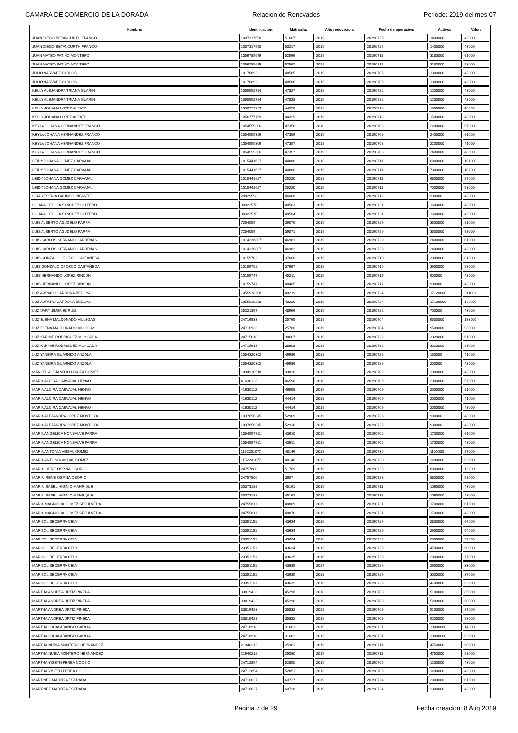CAMARA DE COMERCIO DE LA DORADA Relacion de Renovados Periodo: 2019 del mes 07
| Nombre: | Identificacion: | Matricula: | Año renovacion: | Fecha de operacion: | Activos: | Valor: |
| --- | --- | --- | --- | --- | --- | --- |
| JUAN DIEGO BETANCURTH FRANCO | 1007317550 | 51607 | 2019 | 20190725 | 1400000 | 43000 |
| JUAN DIEGO BETANCURTH FRANCO | 1007317550 | 50217 | 2019 | 20190725 | 1400000 | 43000 |
| JUAN MATEO PATIÑO MONTERO | 1056785679 | 52566 | 2019 | 20190711 | 3180000 | 61000 |
| JUAN MATEO PATIÑO MONTERO | 1056785679 | 52567 | 2019 | 20190711 | 3180000 | 93000 |
| JULIO NARVAEZ CARLOS | 10176892 | 48585 | 2019 | 20190705 | 1000000 | 43000 |
| JULIO NARVAEZ CARLOS | 10176892 | 48586 | 2019 | 20190705 | 1000000 | 43000 |
| KELLY ALEJANDRA TRIANA GUARIN | 1055552784 | 47827 | 2019 | 20190722 | 1200000 | 43000 |
| KELLY ALEJANDRA TRIANA GUARIN | 1055552784 | 47828 | 2019 | 20190722 | 1200000 | 43000 |
| KELLY JOHANA LOPEZ ALZATE | 1056777769 | 44328 | 2019 | 20190718 | 1500000 | 43000 |
| KELLY JOHANA LOPEZ ALZATE | 1056777769 | 44329 | 2019 | 20190718 | 1500000 | 43000 |
| KEYLA JOHANA HERNANDEZ FRANCO | 1054555306 | 47356 | 2018 | 20190708 | 2200000 | 57000 |
| KEYLA JOHANA HERNANDEZ FRANCO | 1054555306 | 47356 | 2019 | 20190708 | 2400000 | 61000 |
| KEYLA JOHANA HERNANDEZ FRANCO | 1054555306 | 47357 | 2018 | 20190708 | 2200000 | 41000 |
| KEYLA JOHANA HERNANDEZ FRANCO | 1054555306 | 47357 | 2019 | 20190708 | 2400000 | 43000 |
| LEIDY JOHANA GOMEZ CARVAJAL | 1015441627 | 44880 | 2018 | 20190711 | 6800000 | 101000 |
| LEIDY JOHANA GOMEZ CARVAJAL | 1015441627 | 44880 | 2019 | 20190711 | 7000000 | 107000 |
| LEIDY JOHANA GOMEZ CARVAJAL | 1015441627 | 25220 | 2018 | 20190711 | 6800000 | 87000 |
| LEIDY JOHANA GOMEZ CARVAJAL | 1015441627 | 25220 | 2019 | 20190711 | 7000000 | 93000 |
| LIDA YESENIA GALINDO INFANTE | 20829598 | 46008 | 2019 | 20190712 | 900000 | 43000 |
| LILIANA CECILIA SANCHEZ QUITERO | 30322570 | 48503 | 2019 | 20190731 | 1600000 | 43000 |
| LILIANA CECILIA SANCHEZ QUITERO | 30322570 | 48504 | 2019 | 20190731 | 1600000 | 43000 |
| LUIS ALBERTO AGUDELO PARRA | 7254059 | 39070 | 2019 | 20190729 | 3500000 | 81000 |
| LUIS ALBERTO AGUDELO PARRA | 7254059 | 39071 | 2019 | 20190729 | 3500000 | 93000 |
| LUIS CARLOS SERRANO CARDENAS | 1014236807 | 46981 | 2019 | 20190729 | 2400000 | 61000 |
| LUIS CARLOS SERRANO CARDENAS | 1014236807 | 46982 | 2019 | 20190729 | 2400000 | 43000 |
| LUIS GONZALO OROZCO CASTAÑEDA | 10159702 | 37666 | 2019 | 20190710 | 3900000 | 81000 |
| LUIS GONZALO OROZCO CASTAÑEDA | 10159702 | 37667 | 2019 | 20190710 | 3900000 | 93000 |
| LUIS HERNANDO LOPEZ RINCON | 10159747 | 45211 | 2019 | 20190717 | 900000 | 43000 |
| LUIS HERNANDO LOPEZ RINCON | 10159747 | 48405 | 2019 | 20190717 | 900000 | 43000 |
| LUZ AMPARO CARDONA BEDOYA | 1055918208 | 40219 | 2019 | 20190724 | 17120000 | 211000 |
| LUZ AMPARO CARDONA BEDOYA | 1055918208 | 40220 | 2019 | 20190724 | 17120000 | 139000 |
| LUZ DARY JIMENEZ RUIZ | 25221397 | 48966 | 2019 | 20190722 | 700000 | 43000 |
| LUZ ELENA MALDONADO VILLEGAS | 24716933 | 25765 | 2019 | 20190704 | 9500000 | 133000 |
| LUZ ELENA MALDONADO VILLEGAS | 24716933 | 25766 | 2019 | 20190704 | 9500000 | 93000 |
| LUZ KARIME RODRIGUEZ MONCADA | 24715618 | 38607 | 2019 | 20190722 | 3020000 | 61000 |
| LUZ KARIME RODRIGUEZ MONCADA | 24715618 | 38608 | 2019 | 20190722 | 3020000 | 93000 |
| LUZ YANEIRA GUARNIZO ANZOLA | 1054320302 | 49986 | 2018 | 20190726 | 150000 | 41000 |
| LUZ YANEIRA GUARNIZO ANZOLA | 1054320302 | 49986 | 2019 | 20190726 | 200000 | 43000 |
| MANUEL ALEJANDRO LOAIZA GOMEZ | 1094910518 | 33820 | 2019 | 20190702 | 1000000 | 43000 |
| MARIA ALCIRA CARVAJAL HENAO | 41630112 | 46598 | 2018 | 20190709 | 2000000 | 57000 |
| MARIA ALCIRA CARVAJAL HENAO | 41630112 | 46598 | 2019 | 20190709 | 2000000 | 61000 |
| MARIA ALCIRA CARVAJAL HENAO | 41630112 | 44414 | 2018 | 20190709 | 2000000 | 41000 |
| MARIA ALCIRA CARVAJAL HENAO | 41630112 | 44414 | 2019 | 20190709 | 2000000 | 43000 |
| MARIA ALEJANDRA LOPEZ MONTOYA | 1037656345 | 52909 | 2019 | 20190725 | 900000 | 43000 |
| MARIA ALEJANDRA LOPEZ MONTOYA | 1037656345 | 52910 | 2019 | 20190725 | 900000 | 43000 |
| MARIA ANGELICA MONSALVE PARRA | 1054557721 | 43610 | 2019 | 20190702 | 1700000 | 61000 |
| MARIA ANGELICA MONSALVE PARRA | 1054557721 | 43611 | 2019 | 20190702 | 1700000 | 43000 |
| MARIA ANTONIA VISBAL GOMEZ | 1152201077 | 48146 | 2018 | 20190730 | 1100000 | 87000 |
| MARIA ANTONIA VISBAL GOMEZ | 1152201077 | 48146 | 2019 | 20190730 | 1200000 | 93000 |
| MARIA IRENE OSPINA OSORIO | 24757800 | 51789 | 2019 | 20190723 | 8800000 | 122000 |
| MARIA IRENE OSPINA OSORIO | 24757800 | 3607 | 2019 | 20190723 | 8800000 | 93000 |
| MARIA ISABEL HIGINIO MANRIQUE | 30373188 | 45161 | 2019 | 20190711 | 1060000 | 43000 |
| MARIA ISABEL HIGINIO MANRIQUE | 30373188 | 45162 | 2019 | 20190711 | 1060000 | 43000 |
| MARIA MAGNOLIA GOMEZ SEPULVEDA | 24755811 | 48869 | 2019 | 20190731 | 1700000 | 61000 |
| MARIA MAGNOLIA GOMEZ SEPULVEDA | 24755811 | 48870 | 2019 | 20190731 | 1700000 | 43000 |
| MARISOL BECERRA CELY | 23351151 | 43634 | 2016 | 20190729 | 2800000 | 67000 |
| MARISOL BECERRA CELY | 23351151 | 43634 | 2017 | 20190729 | 2900000 | 54000 |
| MARISOL BECERRA CELY | 23351151 | 43634 | 2018 | 20190729 | 3000000 | 57000 |
| MARISOL BECERRA CELY | 23351151 | 43634 | 2019 | 20190729 | 4700000 | 90000 |
| MARISOL BECERRA CELY | 23351151 | 43635 | 2016 | 20190729 | 2800000 | 77000 |
| MARISOL BECERRA CELY | 23351151 | 43635 | 2017 | 20190729 | 2900000 | 83000 |
| MARISOL BECERRA CELY | 23351151 | 43635 | 2018 | 20190729 | 3000000 | 87000 |
| MARISOL BECERRA CELY | 23351151 | 43635 | 2019 | 20190729 | 4700000 | 93000 |
| MARTHA ANDREA ORTIZ PINEDA | 33819423 | 45296 | 2018 | 20190708 | 5100000 | 85000 |
| MARTHA ANDREA ORTIZ PINEDA | 33819423 | 45296 | 2019 | 20190708 | 5200000 | 90000 |
| MARTHA ANDREA ORTIZ PINEDA | 33819423 | 35832 | 2018 | 20190708 | 5100000 | 87000 |
| MARTHA ANDREA ORTIZ PINEDA | 33819423 | 35832 | 2019 | 20190708 | 5200000 | 93000 |
| MARTHA LUCIA ARANGO GARCIA | 24718918 | 31661 | 2019 | 20190731 | 10000000 | 148000 |
| MARTHA LUCIA ARANGO GARCIA | 24718918 | 31662 | 2019 | 20190731 | 10000000 | 93000 |
| MARTHA NUBIA MONTERO HERNANDEZ | 21940212 | 25981 | 2019 | 20190711 | 4750000 | 90000 |
| MARTHA NUBIA MONTERO HERNANDEZ | 21940212 | 29080 | 2019 | 20190711 | 4750000 | 93000 |
| MARTHA YISETH PEREA COOSIO | 24712854 | 52850 | 2019 | 20190705 | 1200000 | 43000 |
| MARTHA YISETH PEREA COOSIO | 24712854 | 52851 | 2019 | 20190705 | 1200000 | 43000 |
| MARTINEZ MARITZA ESTRADA | 24716627 | 60727 | 2019 | 20190724 | 2300000 | 61000 |
| MARTINEZ MARITZA ESTRADA | 24716627 | 60728 | 2019 | 20190724 | 2300000 | 43000 |
Pagina 7 de 29 Fecha creacion: 8 Aug 2019